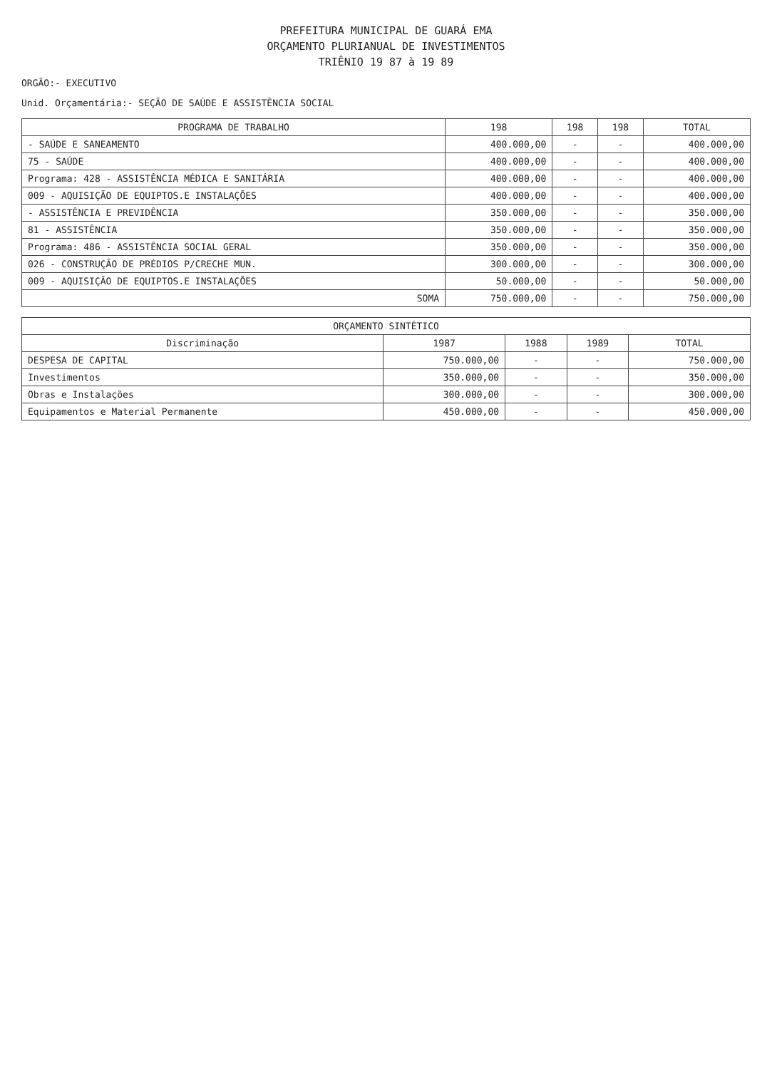PREFEITURA MUNICIPAL DE GUARÁ EMA
ORÇAMENTO PLURIANUAL DE INVESTIMENTOS
TRIÊNIO 19 87 à 19 89
ORGÃO:- EXECUTIVO
Unid. Orçamentária:- SEÇÃO DE SAÚDE E ASSISTÊNCIA SOCIAL
| PROGRAMA DE TRABALHO | 198 | 198 | 198 | TOTAL |
| --- | --- | --- | --- | --- |
| - SAÚDE E SANEAMENTO | 400.000,00 | - | - | 400.000,00 |
| 75 - SAÚDE | 400.000,00 | - | - | 400.000,00 |
| Programa: 428 - ASSISTÊNCIA MÉDICA E SANITÁRIA | 400.000,00 | - | - | 400.000,00 |
| 009 - AQUISIÇÃO DE EQUIPTOS.E INSTALAÇÕES | 400.000,00 | - | - | 400.000,00 |
| - ASSISTÊNCIA E PREVIDÊNCIA | 350.000,00 | - | - | 350.000,00 |
| 81 - ASSISTÊNCIA | 350.000,00 | - | - | 350.000,00 |
| Programa: 486 - ASSISTÊNCIA SOCIAL GERAL | 350.000,00 | - | - | 350.000,00 |
| 026 - CONSTRUÇÃO DE PRÉDIOS P/CRECHE MUN. | 300.000,00 | - | - | 300.000,00 |
| 009 - AQUISIÇÃO DE EQUIPTOS.E INSTALAÇÕES | 50.000,00 | - | - | 50.000,00 |
| SOMA | 750.000,00 | - | - | 750.000,00 |
| ORÇAMENTO SINTÉTICO | | | | |
| --- | --- | --- | --- | --- |
| Discriminação | 1987 | 1988 | 1989 | TOTAL |
| DESPESA DE CAPITAL | 750.000,00 | - | - | 750.000,00 |
| Investimentos | 350.000,00 | - | - | 350.000,00 |
| Obras e Instalações | 300.000,00 | - | - | 300.000,00 |
| Equipamentos e Material Permanente | 450.000,00 | - | - | 450.000,00 |